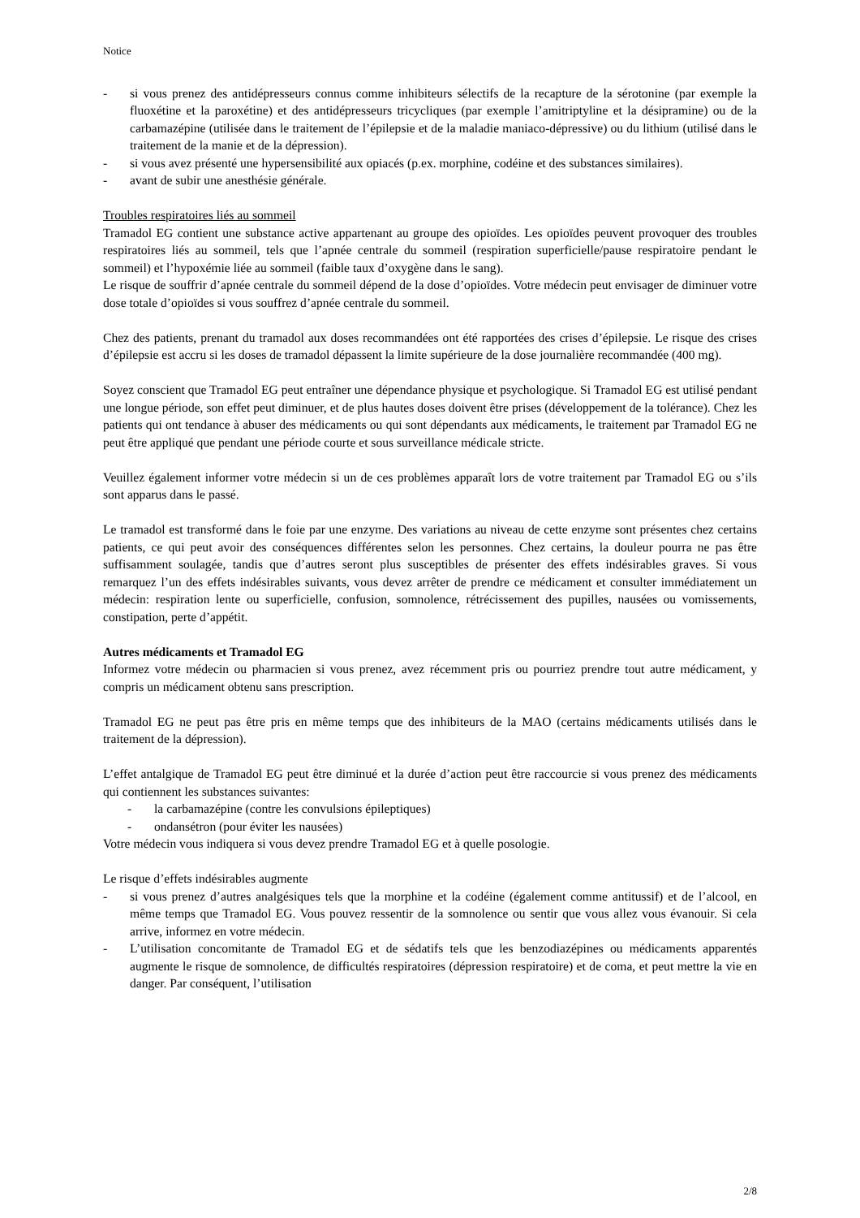Notice
- si vous prenez des antidépresseurs connus comme inhibiteurs sélectifs de la recapture de la sérotonine (par exemple la fluoxétine et la paroxétine) et des antidépresseurs tricycliques (par exemple l’amitriptyline et la désipramine) ou de la carbamazépine (utilisée dans le traitement de l’épilepsie et de la maladie maniaco-dépressive) ou du lithium (utilisé dans le traitement de la manie et de la dépression).
- si vous avez présenté une hypersensibilité aux opiacés (p.ex. morphine, codéine et des substances similaires).
- avant de subir une anesthésie générale.
Troubles respiratoires liés au sommeil
Tramadol EG contient une substance active appartenant au groupe des opioïdes. Les opioïdes peuvent provoquer des troubles respiratoires liés au sommeil, tels que l’apnée centrale du sommeil (respiration superficielle/pause respiratoire pendant le sommeil) et l’hypoxémie liée au sommeil (faible taux d’oxygène dans le sang).
Le risque de souffrir d’apnée centrale du sommeil dépend de la dose d’opioïdes. Votre médecin peut envisager de diminuer votre dose totale d’opioïdes si vous souffrez d’apnée centrale du sommeil.
Chez des patients, prenant du tramadol aux doses recommandées ont été rapportées des crises d’épilepsie. Le risque des crises d’épilepsie est accru si les doses de tramadol dépassent la limite supérieure de la dose journalière recommandée (400 mg).
Soyez conscient que Tramadol EG peut entraîner une dépendance physique et psychologique. Si Tramadol EG est utilisé pendant une longue période, son effet peut diminuer, et de plus hautes doses doivent être prises (développement de la tolérance). Chez les patients qui ont tendance à abuser des médicaments ou qui sont dépendants aux médicaments, le traitement par Tramadol EG ne peut être appliqué que pendant une période courte et sous surveillance médicale stricte.
Veuillez également informer votre médecin si un de ces problèmes apparaît lors de votre traitement par Tramadol EG ou s’ils sont apparus dans le passé.
Le tramadol est transformé dans le foie par une enzyme. Des variations au niveau de cette enzyme sont présentes chez certains patients, ce qui peut avoir des conséquences différentes selon les personnes. Chez certains, la douleur pourra ne pas être suffisamment soulagée, tandis que d’autres seront plus susceptibles de présenter des effets indésirables graves. Si vous remarquez l’un des effets indésirables suivants, vous devez arrêter de prendre ce médicament et consulter immédiatement un médecin: respiration lente ou superficielle, confusion, somnolence, rétrécissement des pupilles, nausées ou vomissements, constipation, perte d’appétit.
Autres médicaments et Tramadol EG
Informez votre médecin ou pharmacien si vous prenez, avez récemment pris ou pourriez prendre tout autre médicament, y compris un médicament obtenu sans prescription.
Tramadol EG ne peut pas être pris en même temps que des inhibiteurs de la MAO (certains médicaments utilisés dans le traitement de la dépression).
L’effet antalgique de Tramadol EG peut être diminué et la durée d’action peut être raccourcie si vous prenez des médicaments qui contiennent les substances suivantes:
- la carbamazépine (contre les convulsions épileptiques)
- ondansétron (pour éviter les nausées)
Votre médecin vous indiquera si vous devez prendre Tramadol EG et à quelle posologie.
Le risque d’effets indésirables augmente
- si vous prenez d’autres analgésiques tels que la morphine et la codéine (également comme antitussif) et de l’alcool, en même temps que Tramadol EG. Vous pouvez ressentir de la somnolence ou sentir que vous allez vous évanouir. Si cela arrive, informez en votre médecin.
- L’utilisation concomitante de Tramadol EG et de sédatifs tels que les benzodiazépines ou médicaments apparentés augmente le risque de somnolence, de difficultés respiratoires (dépression respiratoire) et de coma, et peut mettre la vie en danger. Par conséquent, l’utilisation
2/8